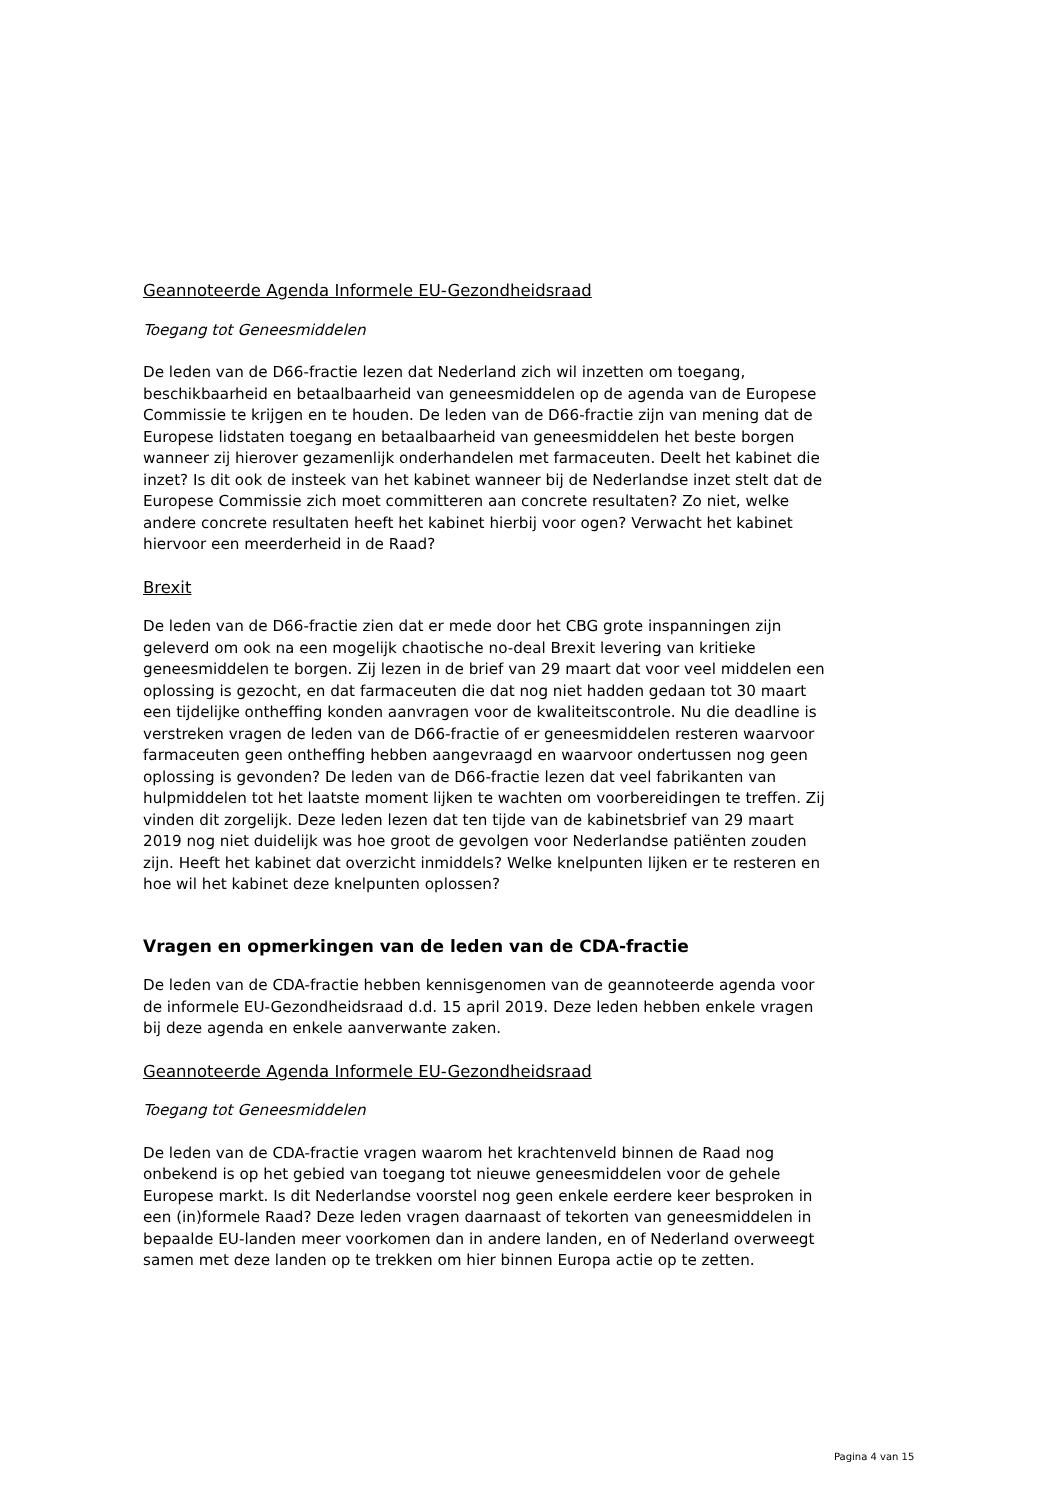Geannoteerde Agenda Informele EU-Gezondheidsraad
Toegang tot Geneesmiddelen
De leden van de D66-fractie lezen dat Nederland zich wil inzetten om toegang, beschikbaarheid en betaalbaarheid van geneesmiddelen op de agenda van de Europese Commissie te krijgen en te houden. De leden van de D66-fractie zijn van mening dat de Europese lidstaten toegang en betaalbaarheid van geneesmiddelen het beste borgen wanneer zij hierover gezamenlijk onderhandelen met farmaceuten. Deelt het kabinet die inzet? Is dit ook de insteek van het kabinet wanneer bij de Nederlandse inzet stelt dat de Europese Commissie zich moet committeren aan concrete resultaten? Zo niet, welke andere concrete resultaten heeft het kabinet hierbij voor ogen? Verwacht het kabinet hiervoor een meerderheid in de Raad?
Brexit
De leden van de D66-fractie zien dat er mede door het CBG grote inspanningen zijn geleverd om ook na een mogelijk chaotische no-deal Brexit levering van kritieke geneesmiddelen te borgen. Zij lezen in de brief van 29 maart dat voor veel middelen een oplossing is gezocht, en dat farmaceuten die dat nog niet hadden gedaan tot 30 maart een tijdelijke ontheffing konden aanvragen voor de kwaliteitscontrole. Nu die deadline is verstreken vragen de leden van de D66-fractie of er geneesmiddelen resteren waarvoor farmaceuten geen ontheffing hebben aangevraagd en waarvoor ondertussen nog geen oplossing is gevonden? De leden van de D66-fractie lezen dat veel fabrikanten van hulpmiddelen tot het laatste moment lijken te wachten om voorbereidingen te treffen. Zij vinden dit zorgelijk. Deze leden lezen dat ten tijde van de kabinetsbrief van 29 maart 2019 nog niet duidelijk was hoe groot de gevolgen voor Nederlandse patiënten zouden zijn. Heeft het kabinet dat overzicht inmiddels? Welke knelpunten lijken er te resteren en hoe wil het kabinet deze knelpunten oplossen?
Vragen en opmerkingen van de leden van de CDA-fractie
De leden van de CDA-fractie hebben kennisgenomen van de geannoteerde agenda voor de informele EU-Gezondheidsraad d.d. 15 april 2019. Deze leden hebben enkele vragen bij deze agenda en enkele aanverwante zaken.
Geannoteerde Agenda Informele EU-Gezondheidsraad
Toegang tot Geneesmiddelen
De leden van de CDA-fractie vragen waarom het krachtenveld binnen de Raad nog onbekend is op het gebied van toegang tot nieuwe geneesmiddelen voor de gehele Europese markt. Is dit Nederlandse voorstel nog geen enkele eerdere keer besproken in een (in)formele Raad? Deze leden vragen daarnaast of tekorten van geneesmiddelen in bepaalde EU-landen meer voorkomen dan in andere landen, en of Nederland overweegt samen met deze landen op te trekken om hier binnen Europa actie op te zetten.
Pagina 4 van 15